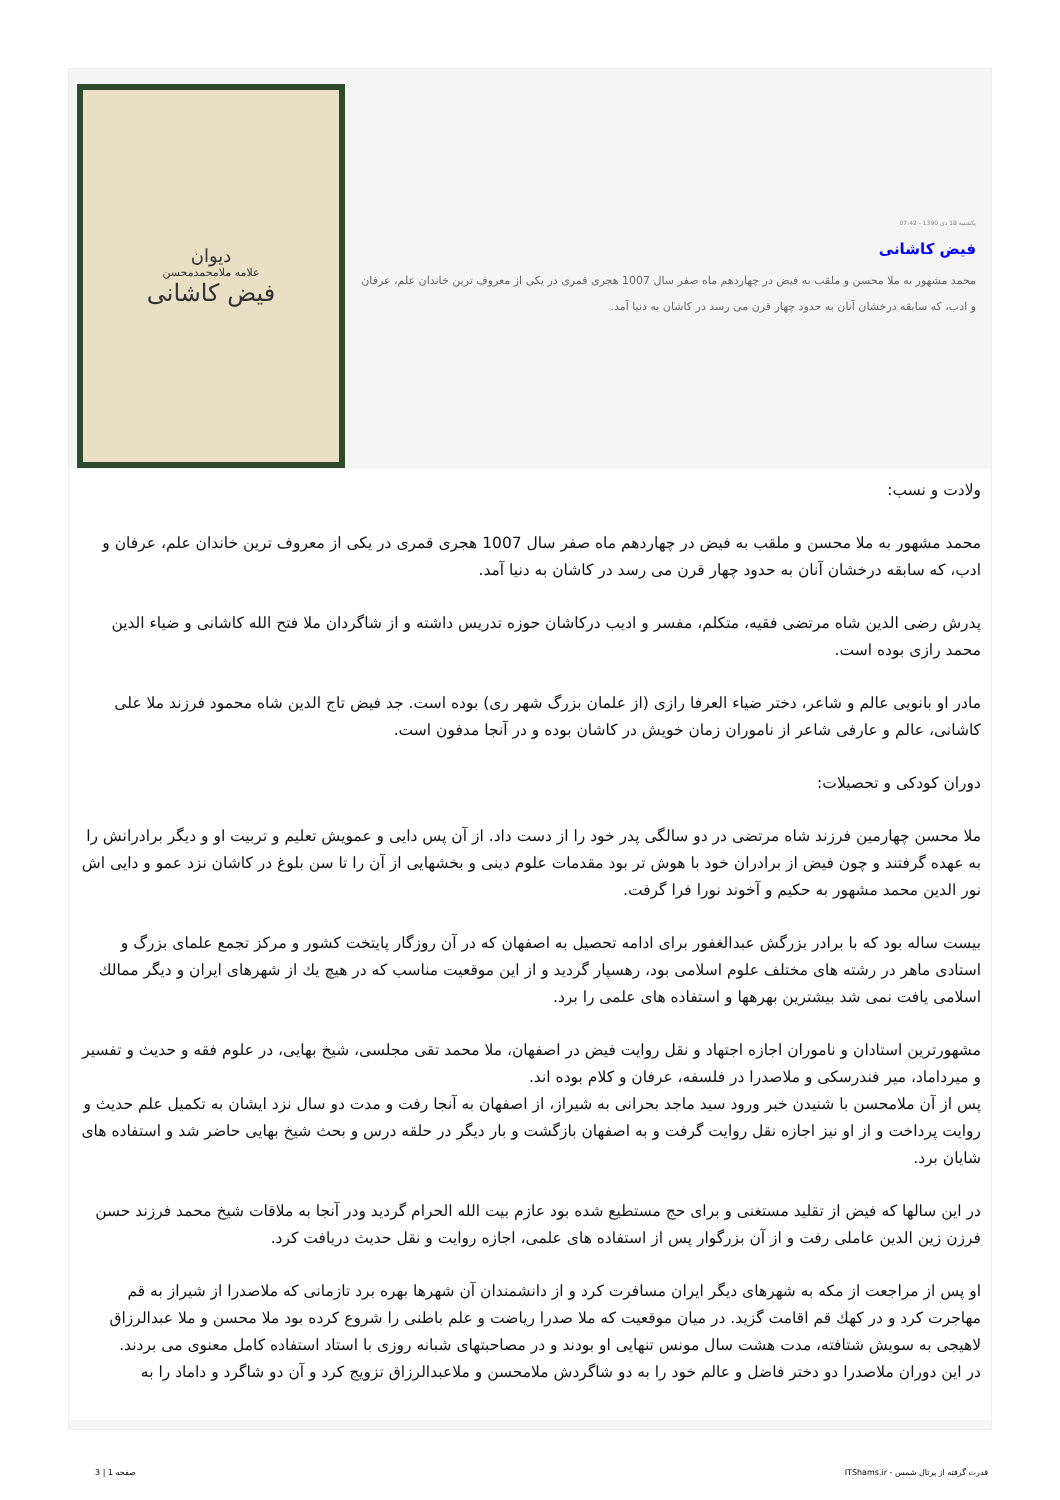یکشنبه 18 دی 1390 - 07:42
فیض کاشانی
محمد مشهور به ملا محسن و ملقب به فیض در چهاردهم ماه صفر سال 1007 هجری قمری در یکی از معروف ترین خاندان علم، عرفان و ادب، که سابقه درخشان آنان به حدود چهار قرن می رسد در کاشان به دنیا آمد.
دیوان
علامه ملامحمدمحسن
فیض کاشانی
ولادت و نسب:
محمد مشهور به ملا محسن و ملقب به فیض در چهاردهم ماه صفر سال 1007 هجری قمری در یکی از معروف ترین خاندان علم، عرفان و ادب، که سابقه درخشان آنان به حدود چهار قرن می رسد در کاشان به دنیا آمد.
پدرش رضی الدین شاه مرتضی فقیه، متکلم، مفسر و ادیب درکاشان حوزه تدریس داشته و از شاگردان ملا فتح الله کاشانی و ضیاء الدین محمد رازی بوده است.
مادر او بانویی عالم و شاعر، دختر ضیاء العرفا رازی (از علمان بزرگ شهر ری) بوده است. جد فیض تاج الدین شاه محمود فرزند ملا علی کاشانی، عالم و عارفی شاعر از ناموران زمان خویش در کاشان بوده و در آنجا مدفون است.
دوران کودکی و تحصیلات:
ملا محسن چهارمین فرزند شاه مرتضی در دو سالگی پدر خود را از دست داد. از آن پس دایی و عمویش تعلیم و تربیت او و دیگر برادرانش را به عهده گرفتند و چون فیض از برادران خود با هوش تر بود مقدمات علوم دینی و بخشهایی از آن را تا سن بلوغ در کاشان نزد عمو و دایی اش نور الدین محمد مشهور به حکیم و آخوند نورا فرا گرفت.
بیست ساله بود که با برادر بزرگش عبدالغفور برای ادامه تحصیل به اصفهان که در آن روزگار پایتخت کشور و مرکز تجمع علمای بزرگ و استادی ماهر در رشته های مختلف علوم اسلامی بود، رهسپار گردید و از این موقعیت مناسب که در هیچ يك از شهرهای ایران و دیگر ممالك اسلامی یافت نمی شد بیشترین بهرهها و استفاده های علمی را برد.
مشهورترین استادان و ناموران اجازه اجتهاد و نقل روایت فیض در اصفهان، ملا محمد تقی مجلسی، شیخ بهایی، در علوم فقه و حدیث و تفسیر و میرداماد، میر فندرسکی و ملاصدرا در فلسفه، عرفان و کلام بوده اند.
پس از آن ملامحسن با شنیدن خبر ورود سید ماجد بحرانی به شیراز، از اصفهان به آنجا رفت و مدت دو سال نزد ایشان به تکمیل علم حدیث و روایت پرداخت و از او نیز اجازه نقل روایت گرفت و به اصفهان بازگشت و بار دیگر در حلقه درس و بحث شیخ بهایی حاضر شد و استفاده های شایان برد.
در این سالها که فیض از تقلید مستغنی و برای حج مستطیع شده بود عازم بیت الله الحرام گردید ودر آنجا به ملاقات شیخ محمد فرزند حسن فرزن زین الدین عاملی رفت و از آن بزرگوار پس از استفاده های علمی، اجازه روایت و نقل حدیث دریافت کرد.
او پس از مراجعت از مکه به شهرهای دیگر ایران مسافرت کرد و از دانشمندان آن شهرها بهره برد تازمانی که ملاصدرا از شیراز به قم مهاجرت کرد و در کهك قم اقامت گزید. در میان موقعیت که ملا صدرا ریاضت و علم باطنی را شروع کرده بود ملا محسن و ملا عبدالرزاق لاهیجی به سویش شتافته، مدت هشت سال مونس تنهایی او بودند و در مصاحبتهای شبانه روزی با استاد استفاده کامل معنوی می بردند.
در این دوران ملاصدرا دو دختر فاضل و عالم خود را به دو شاگردش ملامحسن و ملاعبدالرزاق تزویج کرد و آن دو شاگرد و داماد را به
قدرت گرفته از پرتال شمس - ITShams.ir صفحه 1 | 3